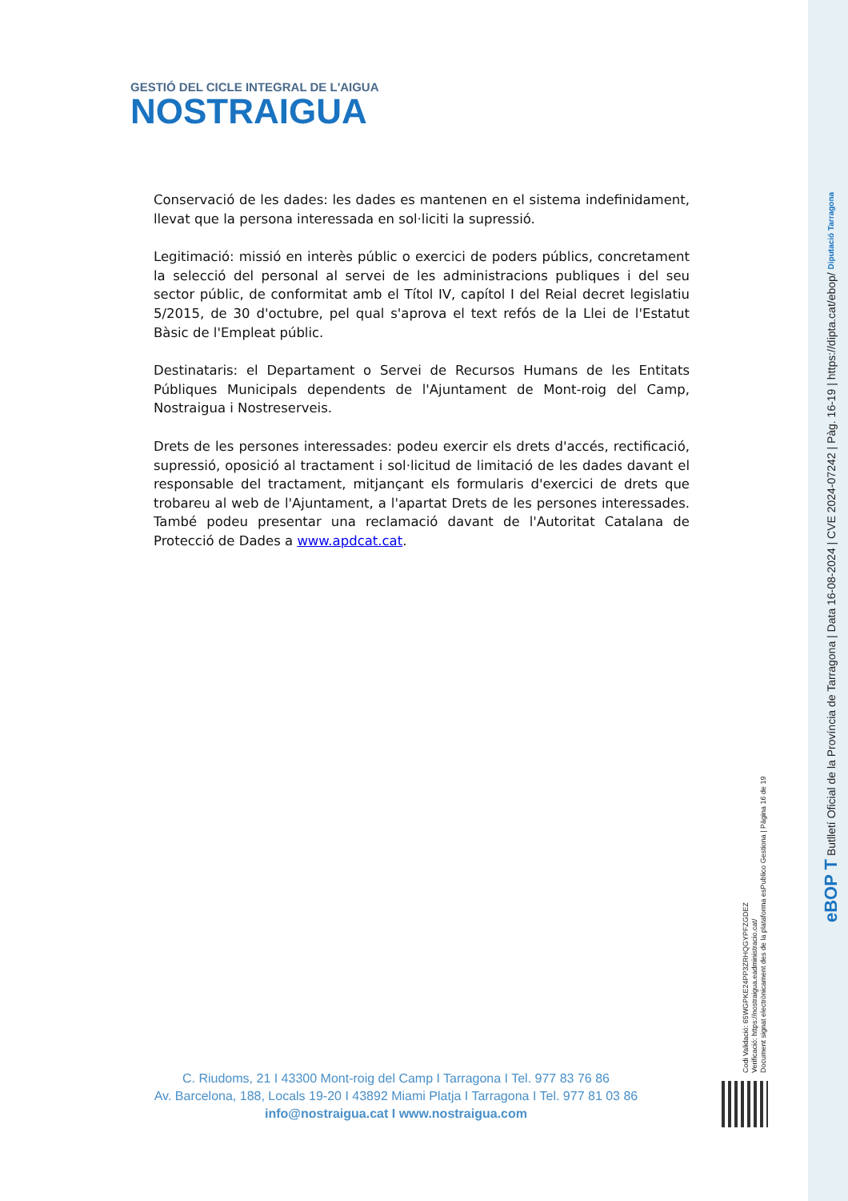GESTIÓ DEL CICLE INTEGRAL DE L'AIGUA
NOSTRAIGUA
Conservació de les dades: les dades es mantenen en el sistema indefinidament, llevat que la persona interessada en sol·liciti la supressió.
Legitimació: missió en interès públic o exercici de poders públics, concretament la selecció del personal al servei de les administracions publiques i del seu sector públic, de conformitat amb el Títol IV, capítol I del Reial decret legislatiu 5/2015, de 30 d'octubre, pel qual s'aprova el text refós de la Llei de l'Estatut Bàsic de l'Empleat públic.
Destinataris: el Departament o Servei de Recursos Humans de les Entitats Públiques Municipals dependents de l'Ajuntament de Mont-roig del Camp, Nostraigua i Nostreserveis.
Drets de les persones interessades: podeu exercir els drets d'accés, rectificació, supressió, oposició al tractament i sol·licitud de limitació de les dades davant el responsable del tractament, mitjançant els formularis d'exercici de drets que trobareu al web de l'Ajuntament, a l'apartat Drets de les persones interessades. També podeu presentar una reclamació davant de l'Autoritat Catalana de Protecció de Dades a www.apdcat.cat.
C. Riudoms, 21 I 43300 Mont-roig del Camp I Tarragona I Tel. 977 83 76 86
Av. Barcelona, 188, Locals 19-20 I 43892 Miami Platja I Tarragona I Tel. 977 81 03 86
info@nostraigua.cat I www.nostraigua.com
Codi Validació: 65WGPKE24PP3ZRHQGYPFZGDEZ
Verificació: https://nostraigua.eadministracio.cat/
Document signat electrònicament des de la plataforma esPublico Gestiona | Pàgina 16 de 19
eBOP T Butlletí Oficial de la Província de Tarragona | Data 16-08-2024 | CVE 2024-07242 | Pàg. 16-19 | https://dipta.cat/ebop/ Diputació Tarragona